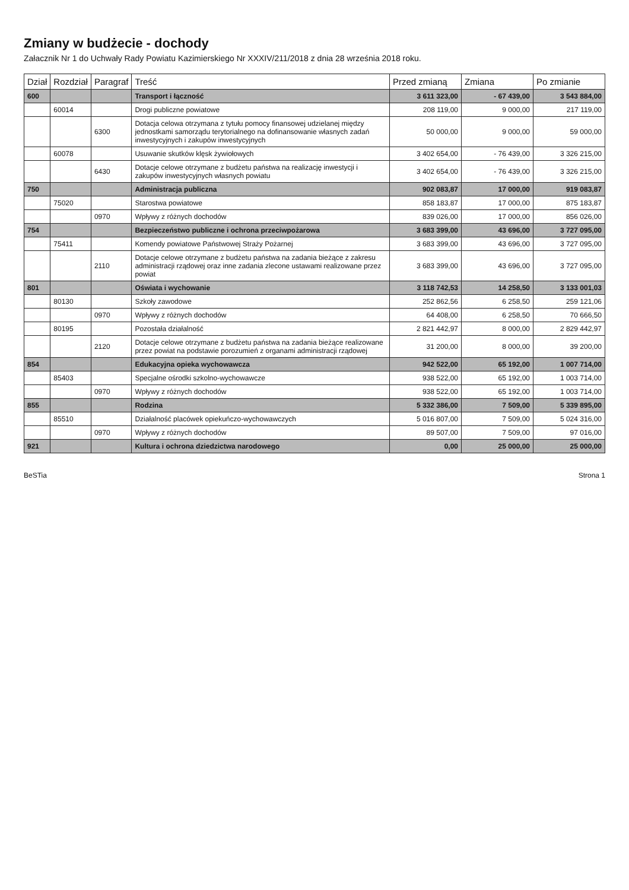Zmiany w budżecie - dochody
Załacznik Nr 1 do Uchwały Rady Powiatu Kazimierskiego Nr XXXIV/211/2018 z dnia 28 września 2018 roku.
| Dział | Rozdział | Paragraf | Treść | Przed zmianą | Zmiana | Po zmianie |
| --- | --- | --- | --- | --- | --- | --- |
| 600 | | | Transport i łączność | 3 611 323,00 | - 67 439,00 | 3 543 884,00 |
| | 60014 | | Drogi publiczne powiatowe | 208 119,00 | 9 000,00 | 217 119,00 |
| | | 6300 | Dotacja celowa otrzymana z tytułu pomocy finansowej udzielanej między jednostkami samorządu terytorialnego na dofinansowanie własnych zadań inwestycyjnych i zakupów inwestycyjnych | 50 000,00 | 9 000,00 | 59 000,00 |
| | 60078 | | Usuwanie skutków klęsk żywiołowych | 3 402 654,00 | - 76 439,00 | 3 326 215,00 |
| | | 6430 | Dotacje celowe otrzymane z budżetu państwa na realizację inwestycji i zakupów inwestycyjnych własnych powiatu | 3 402 654,00 | - 76 439,00 | 3 326 215,00 |
| 750 | | | Administracja publiczna | 902 083,87 | 17 000,00 | 919 083,87 |
| | 75020 | | Starostwa powiatowe | 858 183,87 | 17 000,00 | 875 183,87 |
| | | 0970 | Wpływy z różnych dochodów | 839 026,00 | 17 000,00 | 856 026,00 |
| 754 | | | Bezpieczeństwo publiczne i ochrona przeciwpożarowa | 3 683 399,00 | 43 696,00 | 3 727 095,00 |
| | 75411 | | Komendy powiatowe Państwowej Straży Pożarnej | 3 683 399,00 | 43 696,00 | 3 727 095,00 |
| | | 2110 | Dotacje celowe otrzymane z budżetu państwa na zadania bieżące z zakresu administracji rządowej oraz inne zadania zlecone ustawami realizowane przez powiat | 3 683 399,00 | 43 696,00 | 3 727 095,00 |
| 801 | | | Oświata i wychowanie | 3 118 742,53 | 14 258,50 | 3 133 001,03 |
| | 80130 | | Szkoły zawodowe | 252 862,56 | 6 258,50 | 259 121,06 |
| | | 0970 | Wpływy z różnych dochodów | 64 408,00 | 6 258,50 | 70 666,50 |
| | 80195 | | Pozostała działalność | 2 821 442,97 | 8 000,00 | 2 829 442,97 |
| | | 2120 | Dotacje celowe otrzymane z budżetu państwa na zadania bieżące realizowane przez powiat na podstawie porozumień z organami administracji rządowej | 31 200,00 | 8 000,00 | 39 200,00 |
| 854 | | | Edukacyjna opieka wychowawcza | 942 522,00 | 65 192,00 | 1 007 714,00 |
| | 85403 | | Specjalne ośrodki szkolno-wychowawcze | 938 522,00 | 65 192,00 | 1 003 714,00 |
| | | 0970 | Wpływy z różnych dochodów | 938 522,00 | 65 192,00 | 1 003 714,00 |
| 855 | | | Rodzina | 5 332 386,00 | 7 509,00 | 5 339 895,00 |
| | 85510 | | Działalność placówek opiekuńczo-wychowawczych | 5 016 807,00 | 7 509,00 | 5 024 316,00 |
| | | 0970 | Wpływy z różnych dochodów | 89 507,00 | 7 509,00 | 97 016,00 |
| 921 | | | Kultura i ochrona dziedzictwa narodowego | 0,00 | 25 000,00 | 25 000,00 |
BeSTia Strona 1